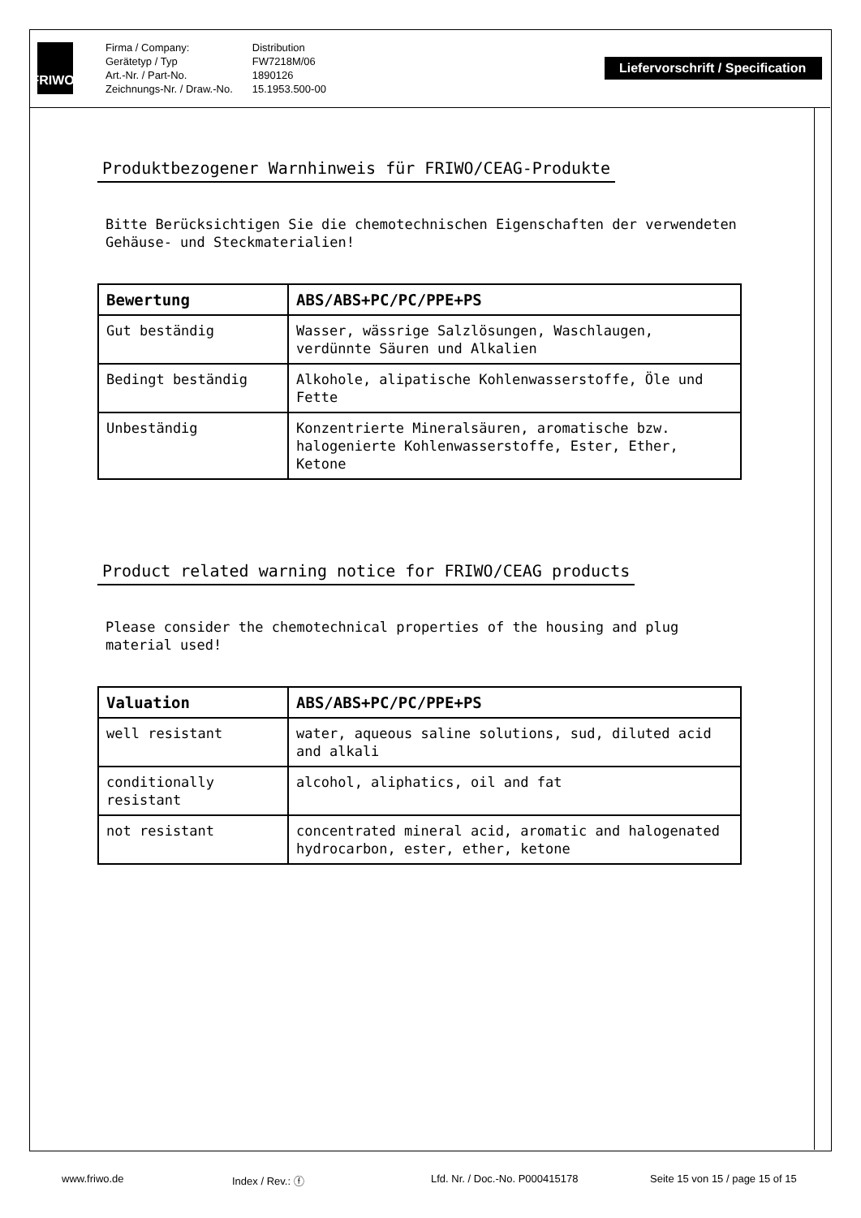FRIWO<sup>®</sup>
Firma / Company:
Gerätetyp / Typ
Art.-Nr. / Part-No.
Zeichnungs-Nr. / Draw.-No.
Distribution
FW7218M/06
1890126
15.1953.500-00
Liefervorschrift / Specification
Produktbezogener Warnhinweis für FRIWO/CEAG-Produkte
Bitte Berücksichtigen Sie die chemotechnischen Eigenschaften der verwendeten Gehäuse- und Steckmaterialien!
| Bewertung | ABS/ABS+PC/PC/PPE+PS |
| --- | --- |
| Gut beständig | Wasser, wässrige Salzlösungen, Waschlaugen, verdünnte Säuren und Alkalien |
| Bedingt beständig | Alkohole, alipatische Kohlenwasserstoffe, Öle und Fette |
| Unbeständig | Konzentrierte Mineralsäuren, aromatische bzw. halogenierte Kohlenwasserstoffe, Ester, Ether, Ketone |
Product related warning notice for FRIWO/CEAG products
Please consider the chemotechnical properties of the housing and plug material used!
| Valuation | ABS/ABS+PC/PC/PPE+PS |
| --- | --- |
| well resistant | water, aqueous saline solutions, sud, diluted acid and alkali |
| conditionally resistant | alcohol, aliphatics, oil and fat |
| not resistant | concentrated mineral acid, aromatic and halogenated hydrocarbon, ester, ether, ketone |
www.friwo.de Index / Rev.: ⓕ Lfd. Nr. / Doc.-No. P000415178 Seite 15 von 15 / page 15 of 15